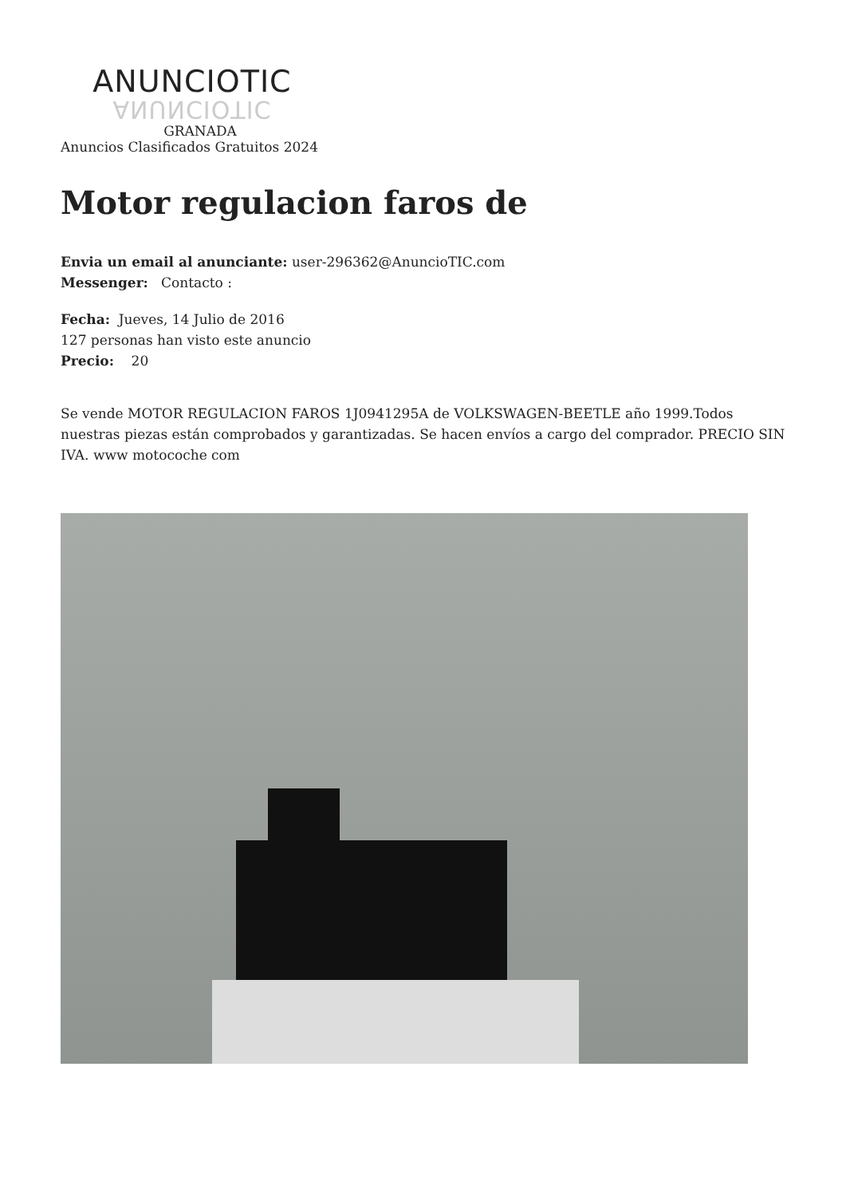ANUNCIOTIC
ANUNCIOTIC
GRANADA
Anuncios Clasificados Gratuitos 2024
Motor regulacion faros de
Envia un email al anunciante: user-296362@AnuncioTIC.com
Messenger: Contacto :
Fecha: Jueves, 14 Julio de 2016
127 personas han visto este anuncio
Precio: 20
Se vende MOTOR REGULACION FAROS 1J0941295A de VOLKSWAGEN-BEETLE año 1999.Todos nuestras piezas están comprobados y garantizadas. Se hacen envíos a cargo del comprador. PRECIO SIN IVA. www motocoche com